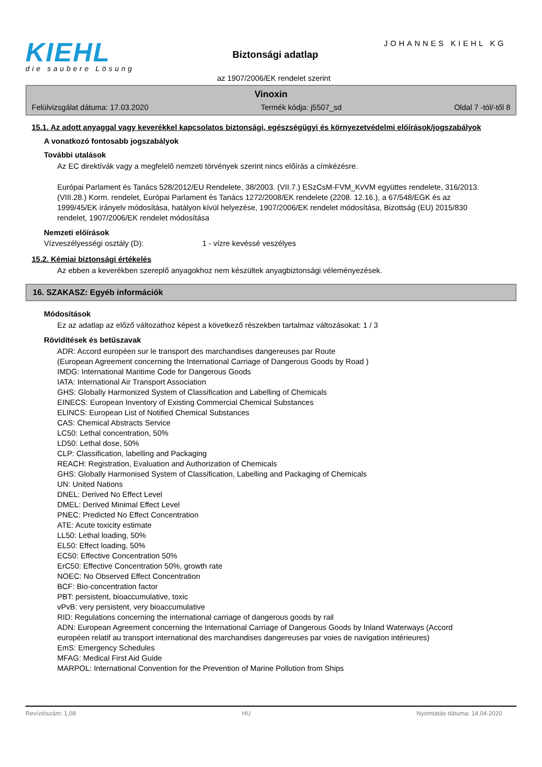KIEHL
die saubere Lösung
JOHANNES KIEHL KG
Biztonsági adatlap
az 1907/2006/EK rendelet szerint
Vinoxin
Felülvizsgálat dátuma: 17.03.2020 Termék kódja: j5507_sd Oldal 7 -tól/-től 8
15.1. Az adott anyaggal vagy keverékkel kapcsolatos biztonsági, egészségügyi és környezetvédelmi előírások/jogszabályok
A vonatkozó fontosabb jogszabályok
További utalások
Az EC direktívák vagy a megfelelő nemzeti törvények szerint nincs előírás a címkézésre.
Európai Parlament és Tanács 528/2012/EU Rendelete, 38/2003. (VII.7.) ESzCsM-FVM_KvVM együttes rendelete, 316/2013. (VIII.28.) Korm. rendelet, Európai Parlament és Tanács 1272/2008/EK rendelete (2208. 12.16.), a 67/548/EGK és az 1999/45/EK irányelv módosítása, hatályon kívül helyezése, 1907/2006/EK rendelet módosítása, Bizottság (EU) 2015/830 rendelet, 1907/2006/EK rendelet módosítása
Nemzeti előírások
Vízveszélyességi osztály (D): 1 - vízre kevéssé veszélyes
15.2. Kémiai biztonsági értékelés
Az ebben a keverékben szereplő anyagokhoz nem készültek anyagbiztonsági véleményezések.
16. SZAKASZ: Egyéb információk
Módosítások
Ez az adatlap az előző változathoz képest a következő részekben tartalmaz változásokat: 1 / 3
Rövidítések és betűszavak
ADR: Accord européen sur le transport des marchandises dangereuses par Route
(European Agreement concerning the International Carriage of Dangerous Goods by Road )
IMDG: International Maritime Code for Dangerous Goods
IATA: International Air Transport Association
GHS: Globally Harmonized System of Classification and Labelling of Chemicals
EINECS: European Inventory of Existing Commercial Chemical Substances
ELINCS: European List of Notified Chemical Substances
CAS: Chemical Abstracts Service
LC50: Lethal concentration, 50%
LD50: Lethal dose, 50%
CLP: Classification, labelling and Packaging
REACH: Registration, Evaluation and Authorization of Chemicals
GHS: Globally Harmonised System of Classification, Labelling and Packaging of Chemicals
UN: United Nations
DNEL: Derived No Effect Level
DMEL: Derived Minimal Effect Level
PNEC: Predicted No Effect Concentration
ATE: Acute toxicity estimate
LL50: Lethal loading, 50%
EL50: Effect loading, 50%
EC50: Effective Concentration 50%
ErC50: Effective Concentration 50%, growth rate
NOEC: No Observed Effect Concentration
BCF: Bio-concentration factor
PBT: persistent, bioaccumulative, toxic
vPvB: very persistent, very bioaccumulative
RID: Regulations concerning the international carriage of dangerous goods by rail
ADN: European Agreement concerning the International Carriage of Dangerous Goods by Inland Waterways (Accord européen relatif au transport international des marchandises dangereuses par voies de navigation intérieures)
EmS: Emergency Schedules
MFAG: Medical First Aid Guide
MARPOL: International Convention for the Prevention of Marine Pollution from Ships
Revíziószám: 1,08 HU Nyomtatás dátuma: 14.04.2020